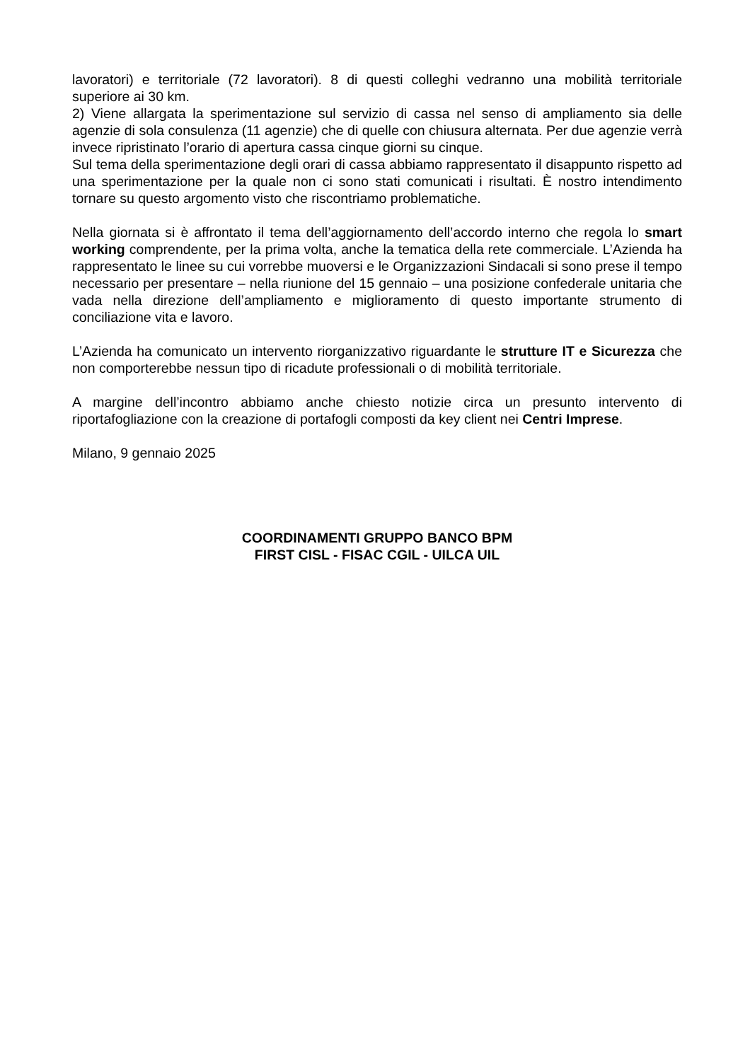lavoratori) e territoriale (72 lavoratori). 8 di questi colleghi vedranno una mobilità territoriale superiore ai 30 km.
2) Viene allargata la sperimentazione sul servizio di cassa nel senso di ampliamento sia delle agenzie di sola consulenza (11 agenzie) che di quelle con chiusura alternata. Per due agenzie verrà invece ripristinato l’orario di apertura cassa cinque giorni su cinque.
Sul tema della sperimentazione degli orari di cassa abbiamo rappresentato il disappunto rispetto ad una sperimentazione per la quale non ci sono stati comunicati i risultati. È nostro intendimento tornare su questo argomento visto che riscontriamo problematiche.
Nella giornata si è affrontato il tema dell’aggiornamento dell’accordo interno che regola lo smart working comprendente, per la prima volta, anche la tematica della rete commerciale. L’Azienda ha rappresentato le linee su cui vorrebbe muoversi e le Organizzazioni Sindacali si sono prese il tempo necessario per presentare – nella riunione del 15 gennaio – una posizione confederale unitaria che vada nella direzione dell’ampliamento e miglioramento di questo importante strumento di conciliazione vita e lavoro.
L’Azienda ha comunicato un intervento riorganizzativo riguardante le strutture IT e Sicurezza che non comporterebbe nessun tipo di ricadute professionali o di mobilità territoriale.
A margine dell’incontro abbiamo anche chiesto notizie circa un presunto intervento di riportafogliazione con la creazione di portafogli composti da key client nei Centri Imprese.
Milano, 9 gennaio 2025
COORDINAMENTI GRUPPO BANCO BPM
FIRST CISL - FISAC CGIL - UILCA UIL